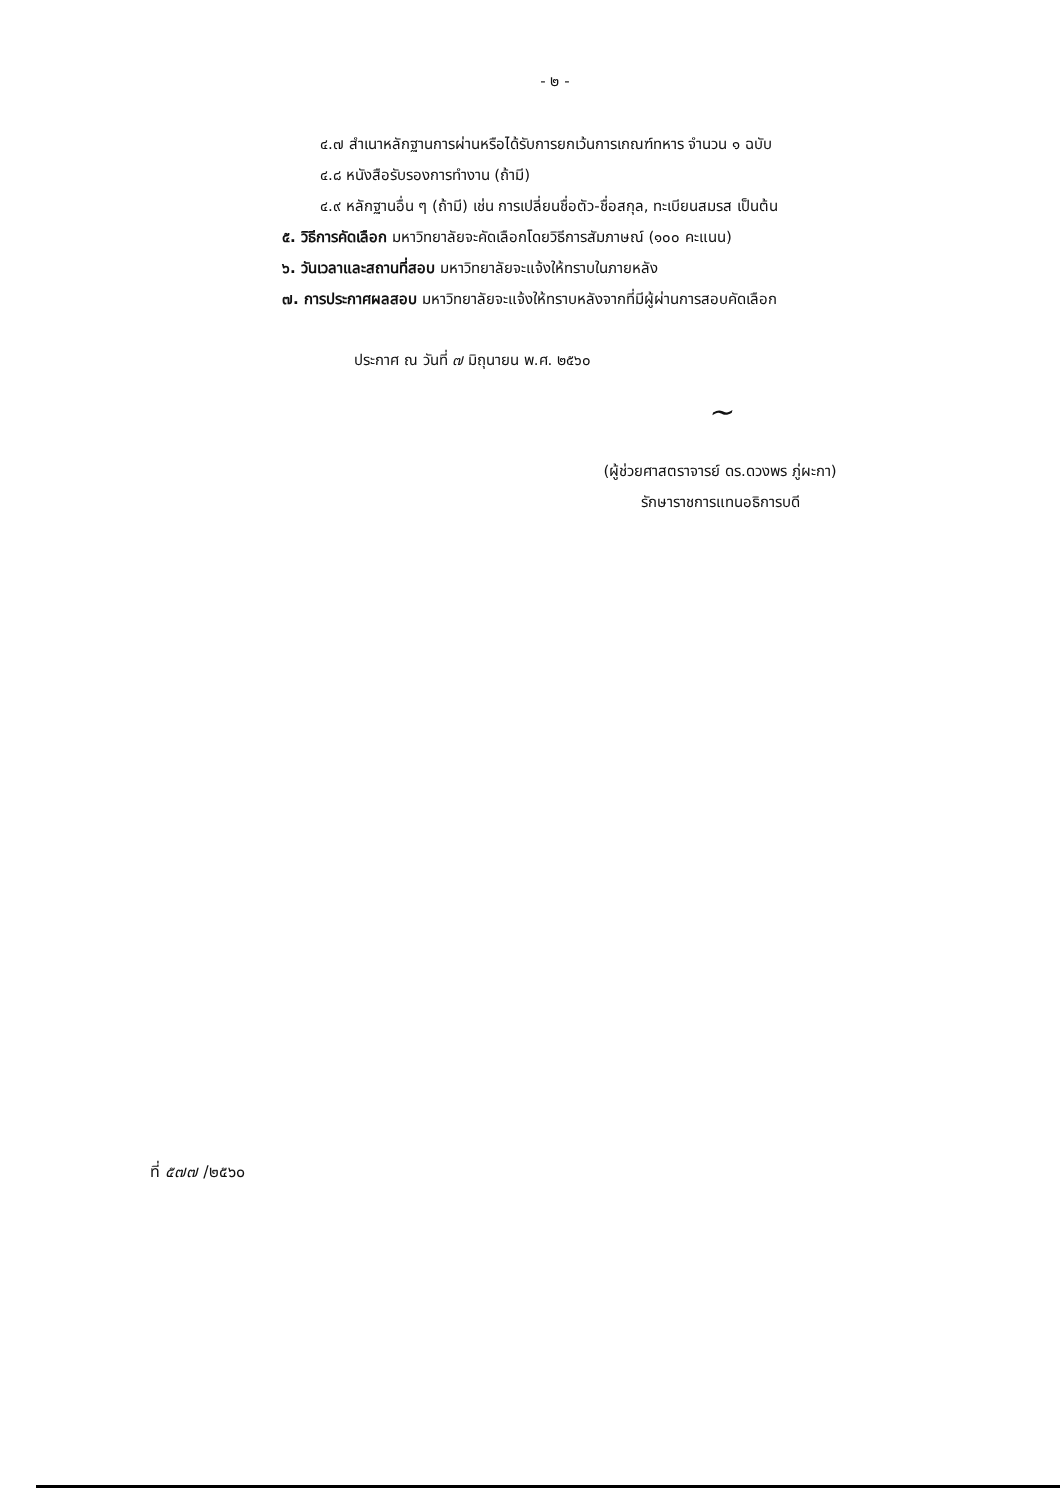- ๒ -
๔.๗ สำเนาหลักฐานการผ่านหรือได้รับการยกเว้นการเกณฑ์ทหาร จำนวน ๑ ฉบับ
๔.๘ หนังสือรับรองการทำงาน (ถ้ามี)
๔.๙ หลักฐานอื่น ๆ (ถ้ามี) เช่น การเปลี่ยนชื่อตัว-ชื่อสกุล, ทะเบียนสมรส เป็นต้น
๕. วิธีการคัดเลือก มหาวิทยาลัยจะคัดเลือกโดยวิธีการสัมภาษณ์ (๑๐๐ คะแนน)
๖. วันเวลาและสถานที่สอบ มหาวิทยาลัยจะแจ้งให้ทราบในภายหลัง
๗. การประกาศผลสอบ มหาวิทยาลัยจะแจ้งให้ทราบหลังจากที่มีผู้ผ่านการสอบคัดเลือก
ประกาศ ณ วันที่ ๗ มิถุนายน พ.ศ. ๒๕๖๐
~
(ผู้ช่วยศาสตราจารย์ ดร.ดวงพร ภู่ผะกา)
รักษาราชการแทนอธิการบดี
ที่ ๕๗๗ /๒๕๖๐